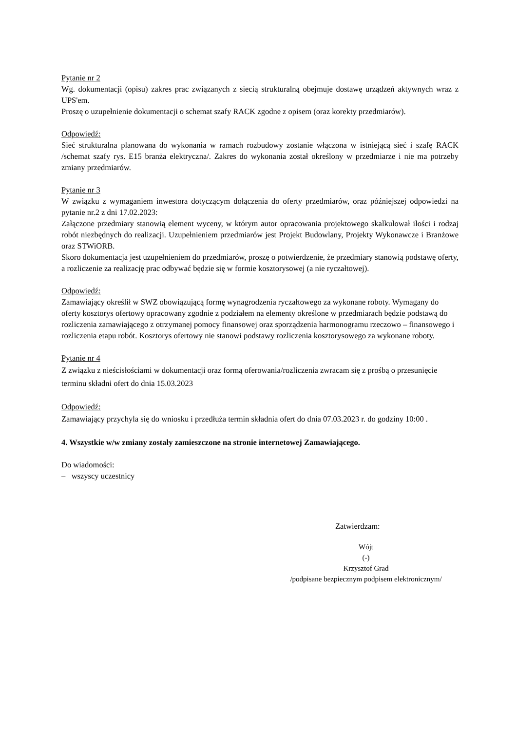Pytanie nr 2
Wg. dokumentacji (opisu) zakres prac związanych z siecią strukturalną obejmuje dostawę urządzeń aktywnych wraz z UPS'em.
Proszę o uzupełnienie dokumentacji o schemat szafy RACK zgodne z opisem (oraz korekty przedmiarów).
Odpowiedź:
Sieć strukturalna planowana do wykonania w ramach rozbudowy zostanie włączona w istniejącą sieć i szafę RACK /schemat szafy rys. E15 branża elektryczna/. Zakres do wykonania został określony w przedmiarze i nie ma potrzeby zmiany przedmiarów.
Pytanie nr 3
W związku z wymaganiem inwestora dotyczącym dołączenia do oferty przedmiarów, oraz późniejszej odpowiedzi na pytanie nr.2 z dni 17.02.2023:
Załączone przedmiary stanowią element wyceny, w którym autor opracowania projektowego skalkulował ilości i rodzaj robót niezbędnych do realizacji. Uzupełnieniem przedmiarów jest Projekt Budowlany, Projekty Wykonawcze i Branżowe oraz STWiORB.
Skoro dokumentacja jest uzupełnieniem do przedmiarów, proszę o potwierdzenie, że przedmiary stanowią podstawę oferty, a rozliczenie za realizację prac odbywać będzie się w formie kosztorysowej (a nie ryczałtowej).
Odpowiedź:
Zamawiający określił w SWZ obowiązującą formę wynagrodzenia ryczałtowego za wykonane roboty. Wymagany do oferty kosztorys ofertowy opracowany zgodnie z podziałem na elementy określone w przedmiarach będzie podstawą do rozliczenia zamawiającego z otrzymanej pomocy finansowej oraz sporządzenia harmonogramu rzeczowo – finansowego i rozliczenia etapu robót. Kosztorys ofertowy nie stanowi podstawy rozliczenia kosztorysowego za wykonane roboty.
Pytanie nr 4
Z związku z nieścisłościami w dokumentacji oraz formą oferowania/rozliczenia zwracam się z prośbą o przesunięcie terminu składni ofert do dnia 15.03.2023
Odpowiedź:
Zamawiający przychyla się do wniosku i przedłuża termin składnia ofert do dnia 07.03.2023 r. do godziny 10:00 .
4. Wszystkie w/w zmiany zostały zamieszczone na stronie internetowej Zamawiającego.
Do wiadomości:
– wszyscy uczestnicy
Zatwierdzam:
Wójt
(-)
Krzysztof Grad
/podpisane bezpiecznym podpisem elektronicznym/